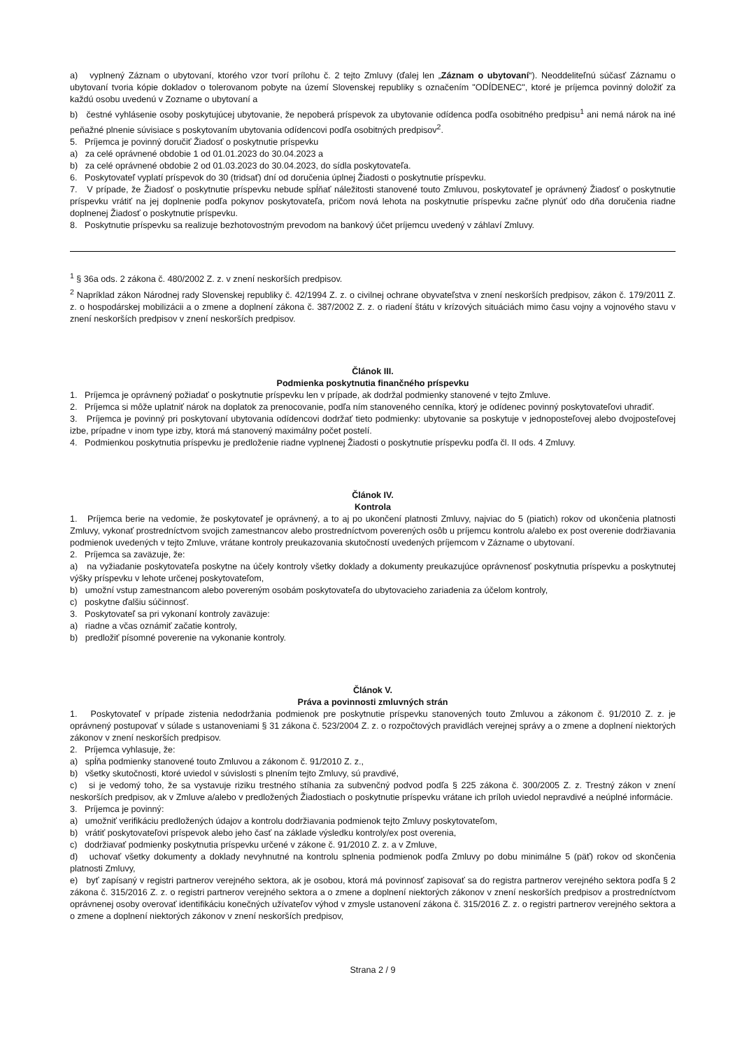a) vyplnený Záznam o ubytovaní, ktorého vzor tvorí prílohu č. 2 tejto Zmluvy (ďalej len „Záznam o ubytovaní“). Neoddeliteľnú súčasť Záznamu o ubytovaní tvoria kópie dokladov o tolerovanom pobyte na území Slovenskej republiky s označením "ODÍDENEC", ktoré je príjemca povinný doložiť za každú osobu uvedenú v Zozname o ubytovaní a
b) čestné vyhlásenie osoby poskytujúcej ubytovanie, že nepoberá príspevok za ubytovanie odídenca podľa osobitného predpisu<sup>1</sup> ani nemá nárok na iné peňažné plnenie súvisiace s poskytovaním ubytovania odídencovi podľa osobitných predpisov<sup>2</sup>.
5. Príjemca je povinný doručiť Žiadosť o poskytnutie príspevku
a) za celé oprávnené obdobie 1 od 01.01.2023 do 30.04.2023 a
b) za celé oprávnené obdobie 2 od 01.03.2023 do 30.04.2023, do sídla poskytovateľa.
6. Poskytovateľ vyplatí príspevok do 30 (tridsať) dní od doručenia úplnej Žiadosti o poskytnutie príspevku.
7. V prípade, že Žiadosť o poskytnutie príspevku nebude spĺňať náležitosti stanovené touto Zmluvou, poskytovateľ je oprávnený Žiadosť o poskytnutie príspevku vrátiť na jej doplnenie podľa pokynov poskytovateľa, pričom nová lehota na poskytnutie príspevku začne plynúť odo dňa doručenia riadne doplnenej Žiadosť o poskytnutie príspevku.
8. Poskytnutie príspevku sa realizuje bezhotovostným prevodom na bankový účet príjemcu uvedený v záhlaví Zmluvy.
<sup>1</sup> § 36a ods. 2 zákona č. 480/2002 Z. z. v znení neskorších predpisov.
<sup>2</sup> Napríklad zákon Národnej rady Slovenskej republiky č. 42/1994 Z. z. o civilnej ochrane obyvateľstva v znení neskorších predpisov, zákon č. 179/2011 Z. z. o hospodárskej mobilizácii a o zmene a doplnení zákona č. 387/2002 Z. z. o riadení štátu v krízových situáciách mimo času vojny a vojnového stavu v znení neskorších predpisov v znení neskorších predpisov.
Článok III.
Podmienka poskytnutia finančného príspevku
1. Príjemca je oprávnený požiadať o poskytnutie príspevku len v prípade, ak dodržal podmienky stanovené v tejto Zmluve.
2. Príjemca si môže uplatniť nárok na doplatok za prenocovanie, podľa ním stanoveného cenníka, ktorý je odídenec povinný poskytovateľovi uhradiť.
3. Príjemca je povinný pri poskytovaní ubytovania odídencovi dodržať tieto podmienky: ubytovanie sa poskytuje v jednoposteľovej alebo dvojposteľovej izbe, prípadne v inom type izby, ktorá má stanovený maximálny počet postelí.
4. Podmienkou poskytnutia príspevku je predloženie riadne vyplnenej Žiadosti o poskytnutie príspevku podľa čl. II ods. 4 Zmluvy.
Článok IV.
Kontrola
1. Príjemca berie na vedomie, že poskytovateľ je oprávnený, a to aj po ukončení platnosti Zmluvy, najviac do 5 (piatich) rokov od ukončenia platnosti Zmluvy, vykonať prostredníctvom svojich zamestnancov alebo prostredníctvom poverených osôb u príjemcu kontrolu a/alebo ex post overenie dodržiavania podmienok uvedených v tejto Zmluve, vrátane kontroly preukazovania skutočností uvedených príjemcom v Zázname o ubytovaní.
2. Príjemca sa zaväzuje, že:
a) na vyžiadanie poskytovateľa poskytne na účely kontroly všetky doklady a dokumenty preukazujúce oprávnenosť poskytnutia príspevku a poskytnutej výšky príspevku v lehote určenej poskytovateľom,
b) umožní vstup zamestnancom alebo povereným osobám poskytovateľa do ubytovacieho zariadenia za účelom kontroly,
c) poskytne ďalšiu súčinnosť.
3. Poskytovateľ sa pri vykonaní kontroly zaväzuje:
a) riadne a včas oznámiť začatie kontroly,
b) predložiť písomné poverenie na vykonanie kontroly.
Článok V.
Práva a povinnosti zmluvných strán
1. Poskytovateľ v prípade zistenia nedodržania podmienok pre poskytnutie príspevku stanovených touto Zmluvou a zákonom č. 91/2010 Z. z. je oprávnený postupovať v súlade s ustanoveniami § 31 zákona č. 523/2004 Z. z. o rozpočtových pravidlách verejnej správy a o zmene a doplnení niektorých zákonov v znení neskorších predpisov.
2. Príjemca vyhlasuje, že:
a) spĺňa podmienky stanovené touto Zmluvou a zákonom č. 91/2010 Z. z.,
b) všetky skutočnosti, ktoré uviedol v súvislosti s plnením tejto Zmluvy, sú pravdivé,
c) si je vedomý toho, že sa vystavuje riziku trestného stíhania za subvenčný podvod podľa § 225 zákona č. 300/2005 Z. z. Trestný zákon v znení neskorších predpisov, ak v Zmluve a/alebo v predložených Žiadostiach o poskytnutie príspevku vrátane ich príloh uviedol nepravdivé a neúplné informácie.
3. Príjemca je povinný:
a) umožniť verifikáciu predložených údajov a kontrolu dodržiavania podmienok tejto Zmluvy poskytovateľom,
b) vrátiť poskytovateľovi príspevok alebo jeho časť na základe výsledku kontroly/ex post overenia,
c) dodržiavať podmienky poskytnutia príspevku určené v zákone č. 91/2010 Z. z. a v Zmluve,
d) uchovať všetky dokumenty a doklady nevyhnutné na kontrolu splnenia podmienok podľa Zmluvy po dobu minimálne 5 (päť) rokov od skončenia platnosti Zmluvy,
e) byť zapísaný v registri partnerov verejného sektora, ak je osobou, ktorá má povinnosť zapisovať sa do registra partnerov verejného sektora podľa § 2 zákona č. 315/2016 Z. z. o registri partnerov verejného sektora a o zmene a doplnení niektorých zákonov v znení neskorších predpisov a prostredníctvom oprávnenej osoby overovať identifikáciu konečných užívateľov výhod v zmysle ustanovení zákona č. 315/2016 Z. z. o registri partnerov verejného sektora a o zmene a doplnení niektorých zákonov v znení neskorších predpisov,
Strana 2 / 9